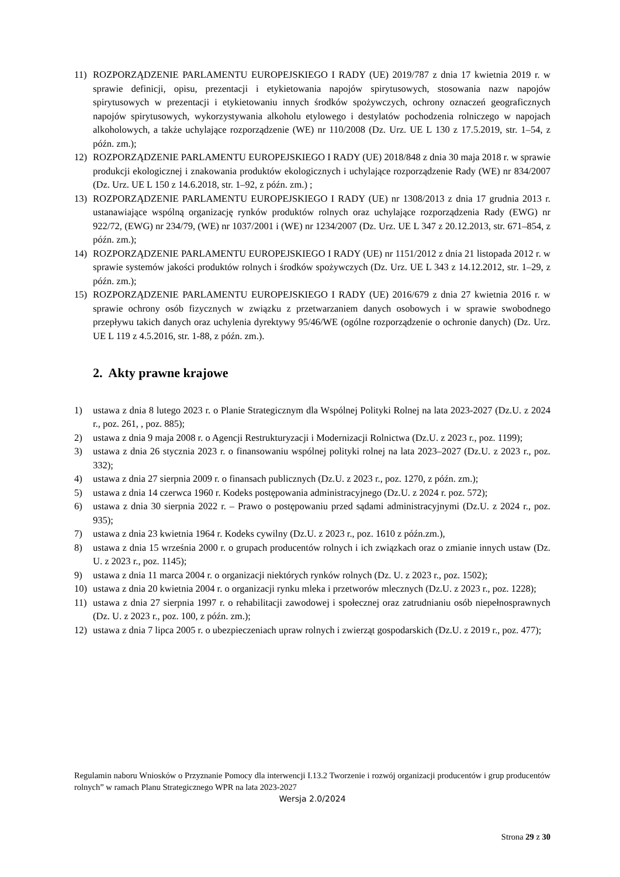11) ROZPORZĄDZENIE PARLAMENTU EUROPEJSKIEGO I RADY (UE) 2019/787 z dnia 17 kwietnia 2019 r. w sprawie definicji, opisu, prezentacji i etykietowania napojów spirytusowych, stosowania nazw napojów spirytusowych w prezentacji i etykietowaniu innych środków spożywczych, ochrony oznaczeń geograficznych napojów spirytusowych, wykorzystywania alkoholu etylowego i destylatów pochodzenia rolniczego w napojach alkoholowych, a także uchylające rozporządzenie (WE) nr 110/2008 (Dz. Urz. UE L 130 z 17.5.2019, str. 1–54, z późn. zm.);
12) ROZPORZĄDZENIE PARLAMENTU EUROPEJSKIEGO I RADY (UE) 2018/848 z dnia 30 maja 2018 r. w sprawie produkcji ekologicznej i znakowania produktów ekologicznych i uchylające rozporządzenie Rady (WE) nr 834/2007 (Dz. Urz. UE L 150 z 14.6.2018, str. 1–92, z późn. zm.) ;
13) ROZPORZĄDZENIE PARLAMENTU EUROPEJSKIEGO I RADY (UE) nr 1308/2013 z dnia 17 grudnia 2013 r. ustanawiające wspólną organizację rynków produktów rolnych oraz uchylające rozporządzenia Rady (EWG) nr 922/72, (EWG) nr 234/79, (WE) nr 1037/2001 i (WE) nr 1234/2007 (Dz. Urz. UE L 347 z 20.12.2013, str. 671–854, z późn. zm.);
14) ROZPORZĄDZENIE PARLAMENTU EUROPEJSKIEGO I RADY (UE) nr 1151/2012 z dnia 21 listopada 2012 r. w sprawie systemów jakości produktów rolnych i środków spożywczych (Dz. Urz. UE L 343 z 14.12.2012, str. 1–29, z późn. zm.);
15) ROZPORZĄDZENIE PARLAMENTU EUROPEJSKIEGO I RADY (UE) 2016/679 z dnia 27 kwietnia 2016 r. w sprawie ochrony osób fizycznych w związku z przetwarzaniem danych osobowych i w sprawie swobodnego przepływu takich danych oraz uchylenia dyrektywy 95/46/WE (ogólne rozporządzenie o ochronie danych) (Dz. Urz. UE L 119 z 4.5.2016, str. 1-88, z późn. zm.).
2. Akty prawne krajowe
1) ustawa z dnia 8 lutego 2023 r. o Planie Strategicznym dla Wspólnej Polityki Rolnej na lata 2023-2027 (Dz.U. z 2024 r., poz. 261, , poz. 885);
2) ustawa z dnia 9 maja 2008 r. o Agencji Restrukturyzacji i Modernizacji Rolnictwa (Dz.U. z 2023 r., poz. 1199);
3) ustawa z dnia 26 stycznia 2023 r. o finansowaniu wspólnej polityki rolnej na lata 2023–2027 (Dz.U. z 2023 r., poz. 332);
4) ustawa z dnia 27 sierpnia 2009 r. o finansach publicznych (Dz.U. z 2023 r., poz. 1270, z późn. zm.);
5) ustawa z dnia 14 czerwca 1960 r. Kodeks postępowania administracyjnego (Dz.U. z 2024 r. poz. 572);
6) ustawa z dnia 30 sierpnia 2022 r. – Prawo o postępowaniu przed sądami administracyjnymi (Dz.U. z 2024 r., poz. 935);
7) ustawa z dnia 23 kwietnia 1964 r. Kodeks cywilny (Dz.U. z 2023 r., poz. 1610 z późn.zm.),
8) ustawa z dnia 15 września 2000 r. o grupach producentów rolnych i ich związkach oraz o zmianie innych ustaw (Dz. U. z 2023 r., poz. 1145);
9) ustawa z dnia 11 marca 2004 r. o organizacji niektórych rynków rolnych (Dz. U. z 2023 r., poz. 1502);
10) ustawa z dnia 20 kwietnia 2004 r. o organizacji rynku mleka i przetworów mlecznych (Dz.U. z 2023 r., poz. 1228);
11) ustawa z dnia 27 sierpnia 1997 r. o rehabilitacji zawodowej i społecznej oraz zatrudnianiu osób niepełnosprawnych (Dz. U. z 2023 r., poz. 100, z późn. zm.);
12) ustawa z dnia 7 lipca 2005 r. o ubezpieczeniach upraw rolnych i zwierząt gospodarskich (Dz.U. z 2019 r., poz. 477);
Regulamin naboru Wniosków o Przyznanie Pomocy dla interwencji I.13.2 Tworzenie i rozwój organizacji producentów i grup producentów rolnych” w ramach Planu Strategicznego WPR na lata 2023-2027
Wersja 2.0/2024
Strona 29 z 30